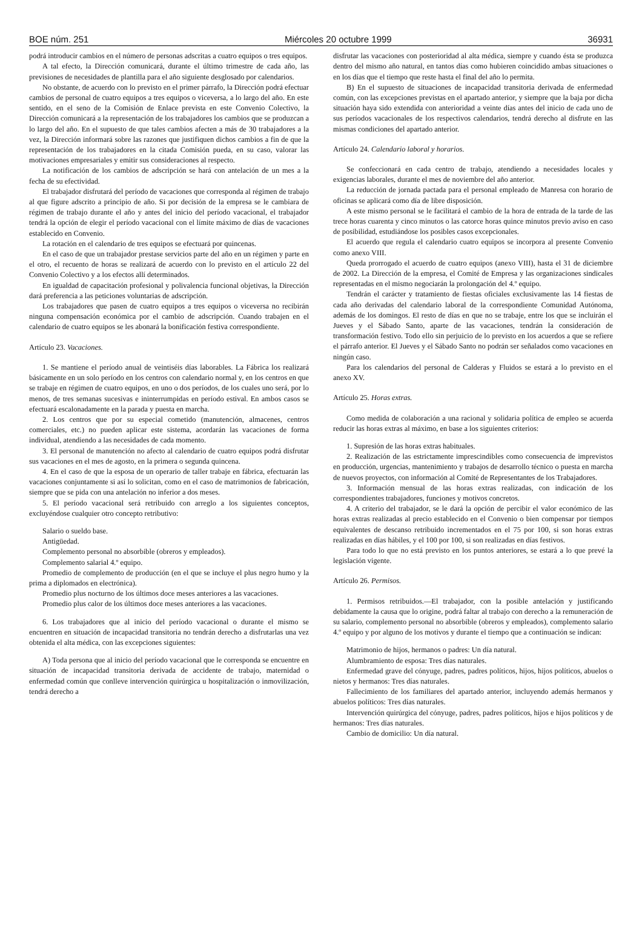BOE núm. 251 Miércoles 20 octubre 1999 36931
podrá introducir cambios en el número de personas adscritas a cuatro equipos o tres equipos.
A tal efecto, la Dirección comunicará, durante el último trimestre de cada año, las previsiones de necesidades de plantilla para el año siguiente desglosado por calendarios.
No obstante, de acuerdo con lo previsto en el primer párrafo, la Dirección podrá efectuar cambios de personal de cuatro equipos a tres equipos o viceversa, a lo largo del año. En este sentido, en el seno de la Comisión de Enlace prevista en este Convenio Colectivo, la Dirección comunicará a la representación de los trabajadores los cambios que se produzcan a lo largo del año. En el supuesto de que tales cambios afecten a más de 30 trabajadores a la vez, la Dirección informará sobre las razones que justifiquen dichos cambios a fin de que la representación de los trabajadores en la citada Comisión pueda, en su caso, valorar las motivaciones empresariales y emitir sus consideraciones al respecto.
La notificación de los cambios de adscripción se hará con antelación de un mes a la fecha de su efectividad.
El trabajador disfrutará del período de vacaciones que corresponda al régimen de trabajo al que figure adscrito a principio de año. Si por decisión de la empresa se le cambiara de régimen de trabajo durante el año y antes del inicio del período vacacional, el trabajador tendrá la opción de elegir el período vacacional con el límite máximo de días de vacaciones establecido en Convenio.
La rotación en el calendario de tres equipos se efectuará por quincenas.
En el caso de que un trabajador prestase servicios parte del año en un régimen y parte en el otro, el recuento de horas se realizará de acuerdo con lo previsto en el artículo 22 del Convenio Colectivo y a los efectos allí determinados.
En igualdad de capacitación profesional y polivalencia funcional objetivas, la Dirección dará preferencia a las peticiones voluntarias de adscripción.
Los trabajadores que pasen de cuatro equipos a tres equipos o viceversa no recibirán ninguna compensación económica por el cambio de adscripción. Cuando trabajen en el calendario de cuatro equipos se les abonará la bonificación festiva correspondiente.
Artículo 23. Vacaciones.
1. Se mantiene el período anual de veintiséis días laborables. La Fábrica los realizará básicamente en un solo período en los centros con calendario normal y, en los centros en que se trabaje en régimen de cuatro equipos, en uno o dos períodos, de los cuales uno será, por lo menos, de tres semanas sucesivas e ininterrumpidas en período estival. En ambos casos se efectuará escalonadamente en la parada y puesta en marcha.
2. Los centros que por su especial cometido (manutención, almacenes, centros comerciales, etc.) no pueden aplicar este sistema, acordarán las vacaciones de forma individual, atendiendo a las necesidades de cada momento.
3. El personal de manutención no afecto al calendario de cuatro equipos podrá disfrutar sus vacaciones en el mes de agosto, en la primera o segunda quincena.
4. En el caso de que la esposa de un operario de taller trabaje en fábrica, efectuarán las vacaciones conjuntamente si así lo solicitan, como en el caso de matrimonios de fabricación, siempre que se pida con una antelación no inferior a dos meses.
5. El período vacacional será retribuido con arreglo a los siguientes conceptos, excluyéndose cualquier otro concepto retributivo:
Salario o sueldo base.
Antigüedad.
Complemento personal no absorbible (obreros y empleados).
Complemento salarial 4.º equipo.
Promedio de complemento de producción (en el que se incluye el plus negro humo y la prima a diplomados en electrónica).
Promedio plus nocturno de los últimos doce meses anteriores a las vacaciones.
Promedio plus calor de los últimos doce meses anteriores a las vacaciones.
6. Los trabajadores que al inicio del período vacacional o durante el mismo se encuentren en situación de incapacidad transitoria no tendrán derecho a disfrutarlas una vez obtenida el alta médica, con las excepciones siguientes:
A) Toda persona que al inicio del período vacacional que le corresponda se encuentre en situación de incapacidad transitoria derivada de accidente de trabajo, maternidad o enfermedad común que conlleve intervención quirúrgica u hospitalización o inmovilización, tendrá derecho a
disfrutar las vacaciones con posterioridad al alta médica, siempre y cuando ésta se produzca dentro del mismo año natural, en tantos días como hubieren coincidido ambas situaciones o en los días que el tiempo que reste hasta el final del año lo permita.
B) En el supuesto de situaciones de incapacidad transitoria derivada de enfermedad común, con las excepciones previstas en el apartado anterior, y siempre que la baja por dicha situación haya sido extendida con anterioridad a veinte días antes del inicio de cada uno de sus períodos vacacionales de los respectivos calendarios, tendrá derecho al disfrute en las mismas condiciones del apartado anterior.
Artículo 24. Calendario laboral y horarios.
Se confeccionará en cada centro de trabajo, atendiendo a necesidades locales y exigencias laborales, durante el mes de noviembre del año anterior.
La reducción de jornada pactada para el personal empleado de Manresa con horario de oficinas se aplicará como día de libre disposición.
A este mismo personal se le facilitará el cambio de la hora de entrada de la tarde de las trece horas cuarenta y cinco minutos o las catorce horas quince minutos previo aviso en caso de posibilidad, estudiándose los posibles casos excepcionales.
El acuerdo que regula el calendario cuatro equipos se incorpora al presente Convenio como anexo VIII.
Queda prorrogado el acuerdo de cuatro equipos (anexo VIII), hasta el 31 de diciembre de 2002. La Dirección de la empresa, el Comité de Empresa y las organizaciones sindicales representadas en el mismo negociarán la prolongación del 4.º equipo.
Tendrán el carácter y tratamiento de fiestas oficiales exclusivamente las 14 fiestas de cada año derivadas del calendario laboral de la correspondiente Comunidad Autónoma, además de los domingos. El resto de días en que no se trabaje, entre los que se incluirán el Jueves y el Sábado Santo, aparte de las vacaciones, tendrán la consideración de transformación festivo. Todo ello sin perjuicio de lo previsto en los acuerdos a que se refiere el párrafo anterior. El Jueves y el Sábado Santo no podrán ser señalados como vacaciones en ningún caso.
Para los calendarios del personal de Calderas y Fluidos se estará a lo previsto en el anexo XV.
Artículo 25. Horas extras.
Como medida de colaboración a una racional y solidaria política de empleo se acuerda reducir las horas extras al máximo, en base a los siguientes criterios:
1. Supresión de las horas extras habituales.
2. Realización de las estrictamente imprescindibles como consecuencia de imprevistos en producción, urgencias, mantenimiento y trabajos de desarrollo técnico o puesta en marcha de nuevos proyectos, con información al Comité de Representantes de los Trabajadores.
3. Información mensual de las horas extras realizadas, con indicación de los correspondientes trabajadores, funciones y motivos concretos.
4. A criterio del trabajador, se le dará la opción de percibir el valor económico de las horas extras realizadas al precio establecido en el Convenio o bien compensar por tiempos equivalentes de descanso retribuido incrementados en el 75 por 100, si son horas extras realizadas en días hábiles, y el 100 por 100, si son realizadas en días festivos.
Para todo lo que no está previsto en los puntos anteriores, se estará a lo que prevé la legislación vigente.
Artículo 26. Permisos.
1. Permisos retribuidos.—El trabajador, con la posible antelación y justificando debidamente la causa que lo origine, podrá faltar al trabajo con derecho a la remuneración de su salario, complemento personal no absorbible (obreros y empleados), complemento salario 4.º equipo y por alguno de los motivos y durante el tiempo que a continuación se indican:
Matrimonio de hijos, hermanos o padres: Un día natural.
Alumbramiento de esposa: Tres días naturales.
Enfermedad grave del cónyuge, padres, padres políticos, hijos, hijos políticos, abuelos o nietos y hermanos: Tres días naturales.
Fallecimiento de los familiares del apartado anterior, incluyendo además hermanos y abuelos políticos: Tres días naturales.
Intervención quirúrgica del cónyuge, padres, padres políticos, hijos e hijos políticos y de hermanos: Tres días naturales.
Cambio de domicilio: Un día natural.